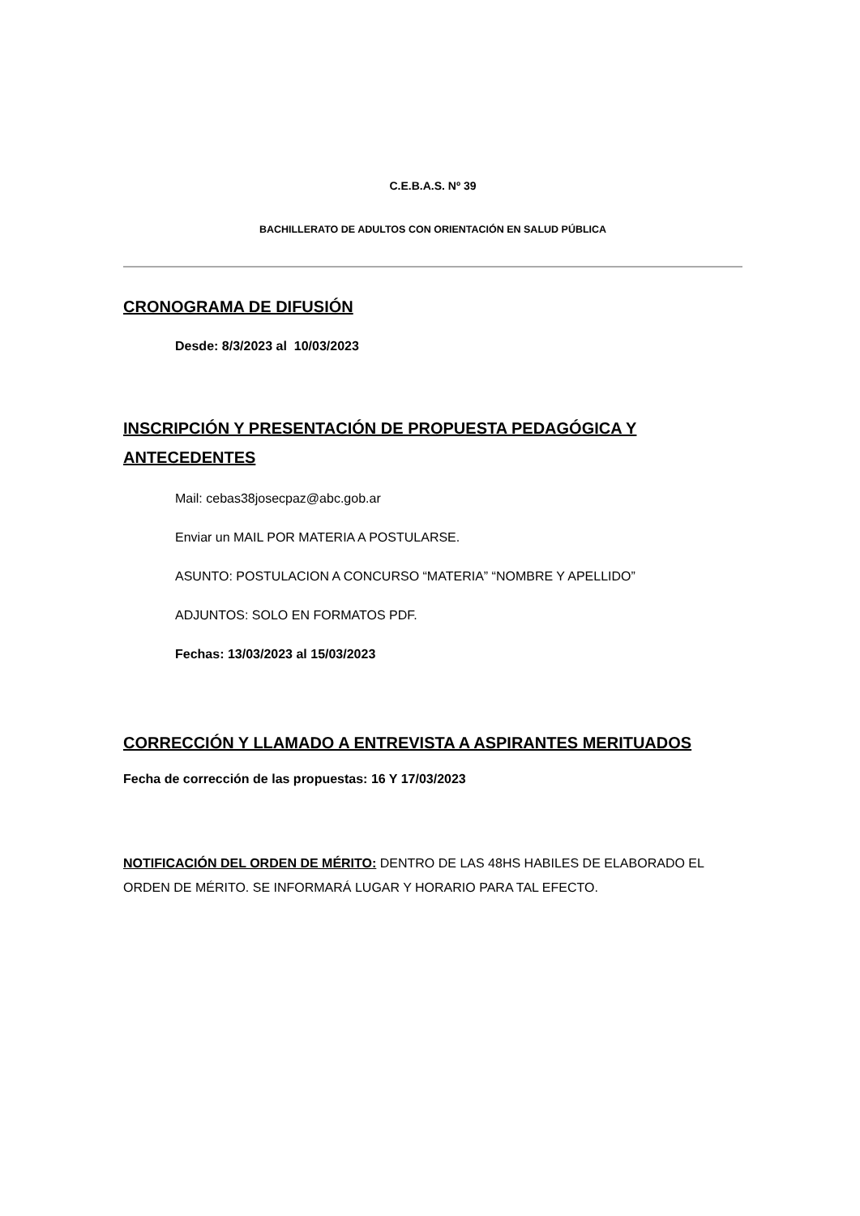C.E.B.A.S. Nº 39
BACHILLERATO DE ADULTOS CON ORIENTACIÓN EN SALUD PÚBLICA
CRONOGRAMA DE DIFUSIÓN
Desde: 8/3/2023 al 10/03/2023
INSCRIPCIÓN Y PRESENTACIÓN DE PROPUESTA PEDAGÓGICA Y ANTECEDENTES
Mail: cebas38josecpaz@abc.gob.ar
Enviar un MAIL POR MATERIA A POSTULARSE.
ASUNTO: POSTULACION A CONCURSO “MATERIA” “NOMBRE Y APELLIDO”
ADJUNTOS: SOLO EN FORMATOS PDF.
Fechas: 13/03/2023 al 15/03/2023
CORRECCIÓN Y LLAMADO A ENTREVISTA A ASPIRANTES MERITUADOS
Fecha de corrección de las propuestas: 16 Y 17/03/2023
NOTIFICACIÓN DEL ORDEN DE MÉRITO: DENTRO DE LAS 48HS HABILES DE ELABORADO EL ORDEN DE MÉRITO. SE INFORMARÁ LUGAR Y HORARIO PARA TAL EFECTO.